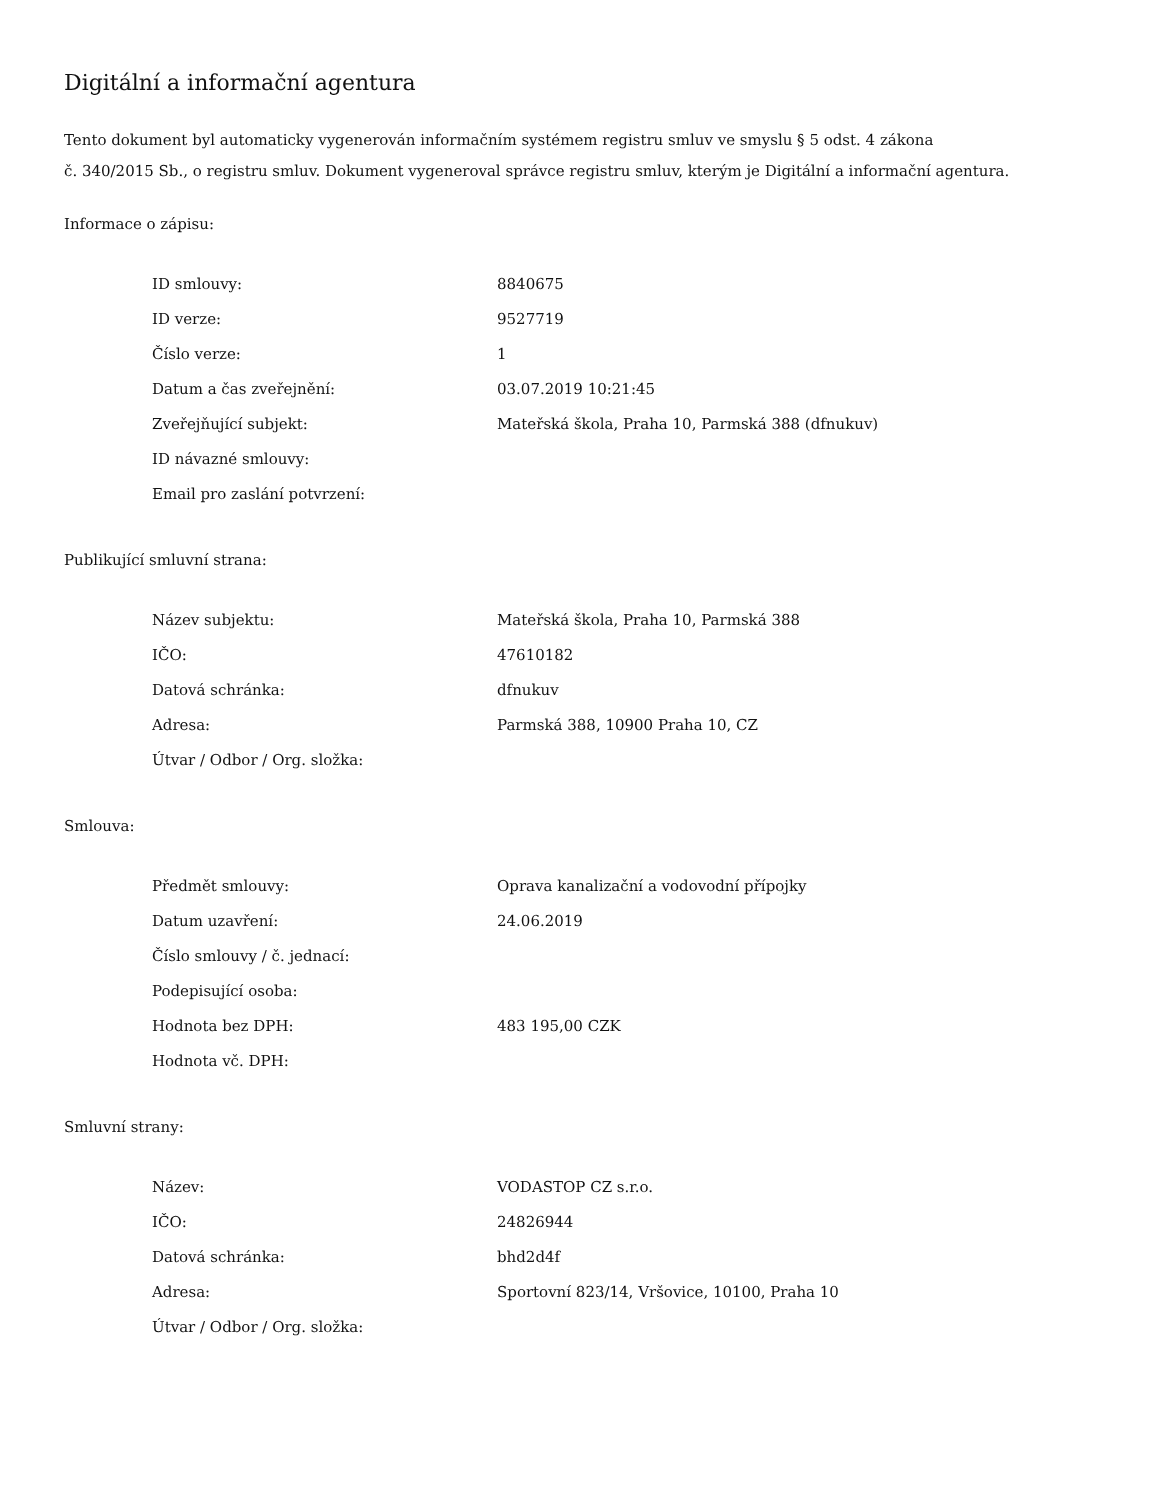Digitální a informační agentura
Tento dokument byl automaticky vygenerován informačním systémem registru smluv ve smyslu § 5 odst. 4 zákona
č. 340/2015 Sb., o registru smluv. Dokument vygeneroval správce registru smluv, kterým je Digitální a informační agentura.
Informace o zápisu:
| ID smlouvy: | 8840675 |
| ID verze: | 9527719 |
| Číslo verze: | 1 |
| Datum a čas zveřejnění: | 03.07.2019 10:21:45 |
| Zveřejňující subjekt: | Mateřská škola, Praha 10, Parmská 388 (dfnukuv) |
| ID návazné smlouvy: | |
| Email pro zaslání potvrzení: | |
Publikující smluvní strana:
| Název subjektu: | Mateřská škola, Praha 10, Parmská 388 |
| IČO: | 47610182 |
| Datová schránka: | dfnukuv |
| Adresa: | Parmská 388, 10900 Praha 10, CZ |
| Útvar / Odbor / Org. složka: | |
Smlouva:
| Předmět smlouvy: | Oprava kanalizační a vodovodní přípojky |
| Datum uzavření: | 24.06.2019 |
| Číslo smlouvy / č. jednací: | |
| Podepisující osoba: | |
| Hodnota bez DPH: | 483 195,00 CZK |
| Hodnota vč. DPH: | |
Smluvní strany:
| Název: | VODASTOP CZ s.r.o. |
| IČO: | 24826944 |
| Datová schránka: | bhd2d4f |
| Adresa: | Sportovní 823/14, Vršovice, 10100, Praha 10 |
| Útvar / Odbor / Org. složka: | |